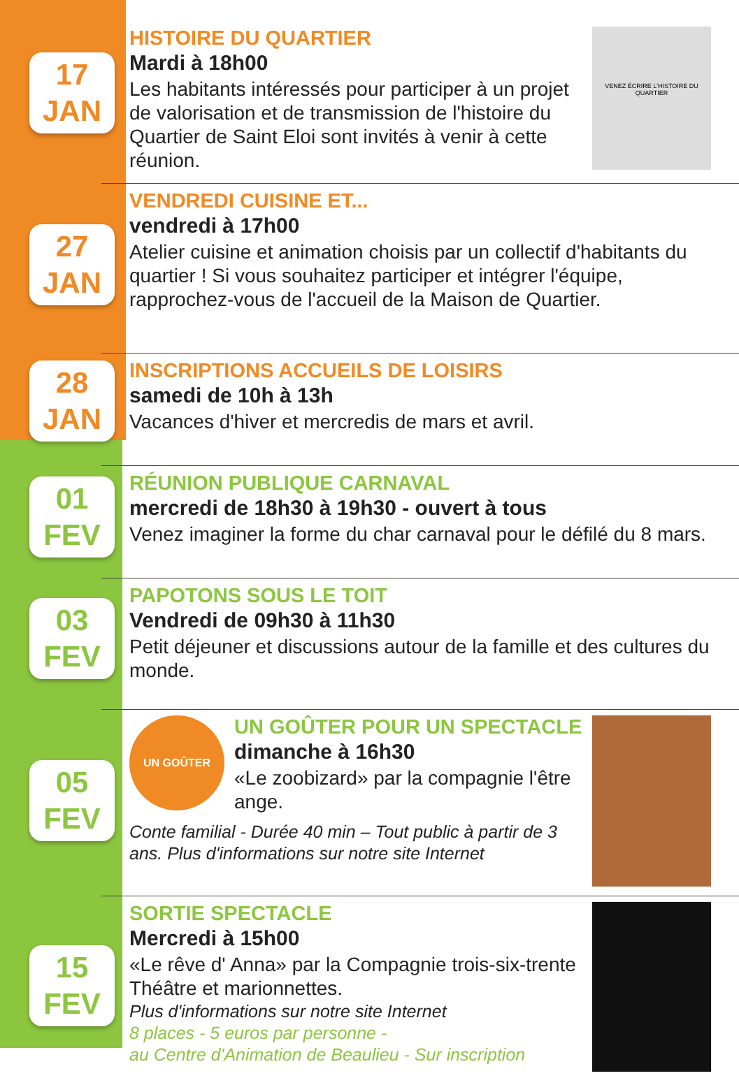17
JAN
HISTOIRE DU QUARTIER
Mardi à 18h00
Les habitants intéressés pour participer à un projet de valorisation et de transmission de l'histoire du Quartier de Saint Eloi sont invités à venir à cette réunion.
VENEZ ÉCRIRE L'HISTOIRE DU QUARTIER
27
JAN
VENDREDI CUISINE ET...
vendredi à 17h00
Atelier cuisine et animation choisis par un collectif d'habitants du quartier ! Si vous souhaitez participer et intégrer l'équipe, rapprochez-vous de l'accueil de la Maison de Quartier.
28
JAN
INSCRIPTIONS ACCUEILS DE LOISIRS
samedi de 10h à 13h
Vacances d'hiver et mercredis de mars et avril.
01
FEV
RÉUNION PUBLIQUE CARNAVAL
mercredi de 18h30 à 19h30 - ouvert à tous
Venez imaginer la forme du char carnaval pour le défilé du 8 mars.
03
FEV
PAPOTONS SOUS LE TOIT
Vendredi de 09h30 à 11h30
Petit déjeuner et discussions autour de la famille et des cultures du monde.
05
FEV
UN GOÛTER
UN GOÛTER POUR UN SPECTACLE
dimanche à 16h30
«Le zoobizard» par la compagnie l'être ange.
Conte familial - Durée 40 min – Tout public à partir de 3 ans. Plus d'informations sur notre site Internet
15
FEV
SORTIE SPECTACLE
Mercredi à 15h00
«Le rêve d' Anna» par la Compagnie trois-six-trente
Théâtre et marionnettes.
Plus d'informations sur notre site Internet
8 places - 5 euros par personne -
au Centre d'Animation de Beaulieu - Sur inscription